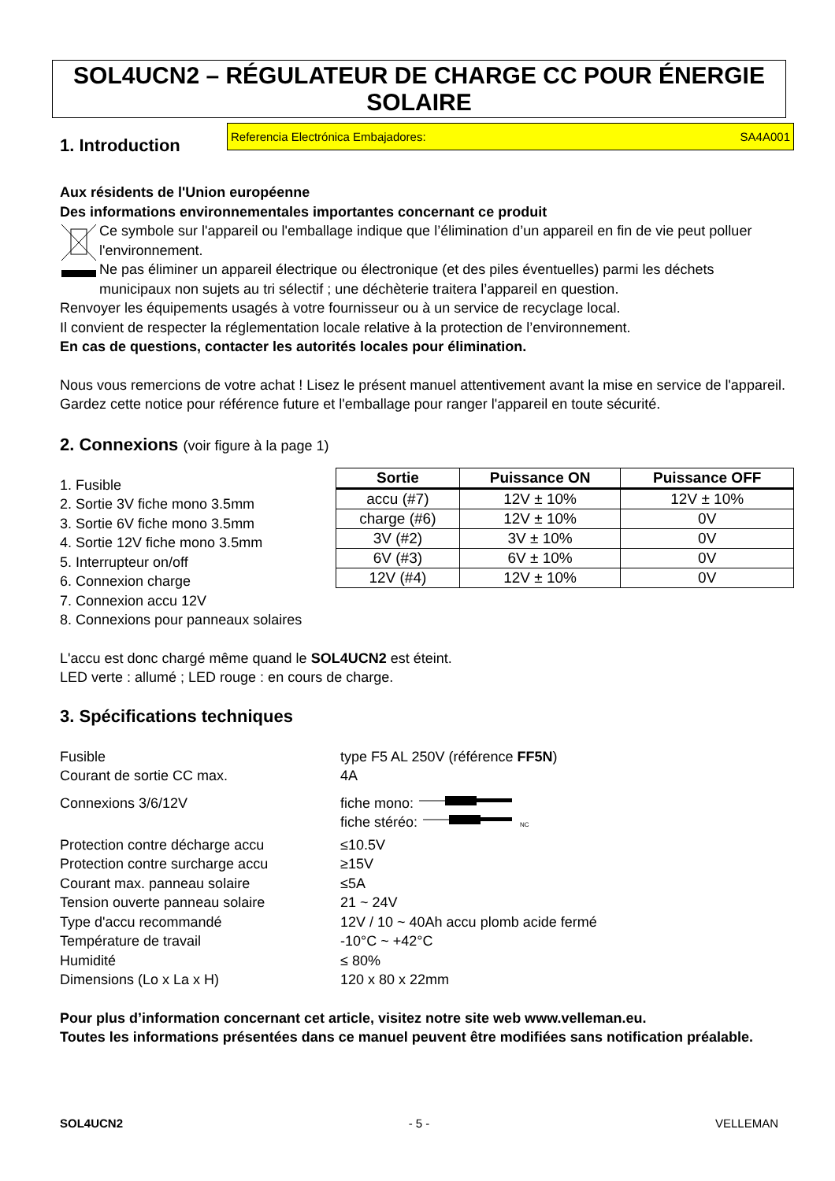SOL4UCN2 – RÉGULATEUR DE CHARGE CC POUR ÉNERGIE SOLAIRE
1. Introduction
Referencia Electrónica Embajadores: SA4A001
Aux résidents de l'Union européenne
Des informations environnementales importantes concernant ce produit
Ce symbole sur l'appareil ou l'emballage indique que l’élimination d’un appareil en fin de vie peut polluer l'environnement.
Ne pas éliminer un appareil électrique ou électronique (et des piles éventuelles) parmi les déchets municipaux non sujets au tri sélectif ; une déchèterie traitera l’appareil en question.
Renvoyer les équipements usagés à votre fournisseur ou à un service de recyclage local.
Il convient de respecter la réglementation locale relative à la protection de l’environnement.
En cas de questions, contacter les autorités locales pour élimination.
Nous vous remercions de votre achat ! Lisez le présent manuel attentivement avant la mise en service de l'appareil. Gardez cette notice pour référence future et l'emballage pour ranger l'appareil en toute sécurité.
2. Connexions (voir figure à la page 1)
1. Fusible
2. Sortie 3V fiche mono 3.5mm
3. Sortie 6V fiche mono 3.5mm
4. Sortie 12V fiche mono 3.5mm
5. Interrupteur on/off
6. Connexion charge
7. Connexion accu 12V
8. Connexions pour panneaux solaires
| Sortie | Puissance ON | Puissance OFF |
| --- | --- | --- |
| accu (#7) | 12V ± 10% | 12V ± 10% |
| charge (#6) | 12V ± 10% | 0V |
| 3V (#2) | 3V ± 10% | 0V |
| 6V (#3) | 6V ± 10% | 0V |
| 12V (#4) | 12V ± 10% | 0V |
L'accu est donc chargé même quand le SOL4UCN2 est éteint.
LED verte : allumé ; LED rouge : en cours de charge.
3. Spécifications techniques
Fusible
type F5 AL 250V (référence FF5N)
Courant de sortie CC max.
4A
Connexions 3/6/12V
fiche mono:
fiche stéréo: NC
Protection contre décharge accu
≤10.5V
Protection contre surcharge accu
≥15V
Courant max. panneau solaire
≤5A
Tension ouverte panneau solaire
21 ~ 24V
Type d'accu recommandé
12V / 10 ~ 40Ah accu plomb acide fermé
Température de travail
-10°C ~ +42°C
Humidité
≤ 80%
Dimensions (Lo x La x H)
120 x 80 x 22mm
Pour plus d’information concernant cet article, visitez notre site web www.velleman.eu.
Toutes les informations présentées dans ce manuel peuvent être modifiées sans notification préalable.
SOL4UCN2 - 5 - VELLEMAN